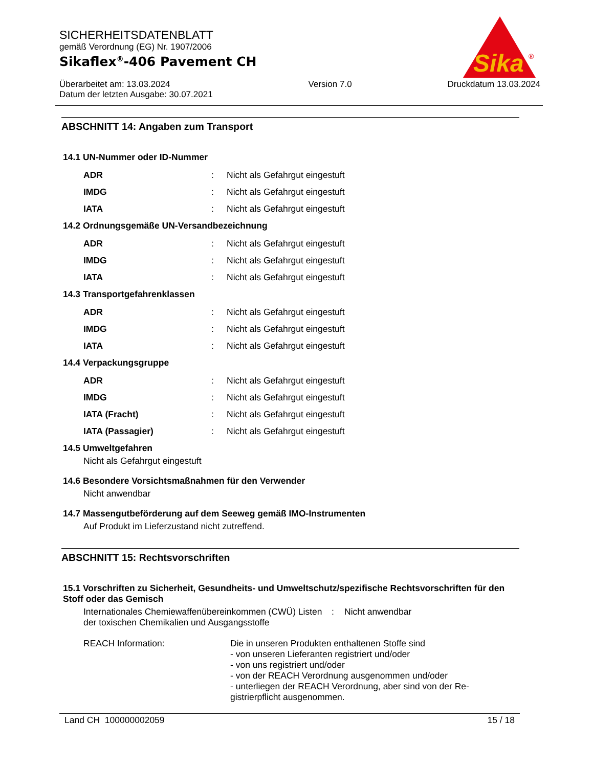SICHERHEITSDATENBLATT
gemäß Verordnung (EG) Nr. 1907/2006
Sikaflex<sup>®</sup>-406 Pavement CH
Überarbeitet am: 13.03.2024
Datum der letzten Ausgabe: 30.07.2021
Version 7.0 Druckdatum 13.03.2024
Sika
®
ABSCHNITT 14: Angaben zum Transport
14.1 UN-Nummer oder ID-Nummer
ADR : Nicht als Gefahrgut eingestuft
IMDG : Nicht als Gefahrgut eingestuft
IATA : Nicht als Gefahrgut eingestuft
14.2 Ordnungsgemäße UN-Versandbezeichnung
ADR : Nicht als Gefahrgut eingestuft
IMDG : Nicht als Gefahrgut eingestuft
IATA : Nicht als Gefahrgut eingestuft
14.3 Transportgefahrenklassen
ADR : Nicht als Gefahrgut eingestuft
IMDG : Nicht als Gefahrgut eingestuft
IATA : Nicht als Gefahrgut eingestuft
14.4 Verpackungsgruppe
ADR : Nicht als Gefahrgut eingestuft
IMDG : Nicht als Gefahrgut eingestuft
IATA (Fracht) : Nicht als Gefahrgut eingestuft
IATA (Passagier) : Nicht als Gefahrgut eingestuft
14.5 Umweltgefahren
Nicht als Gefahrgut eingestuft
14.6 Besondere Vorsichtsmaßnahmen für den Verwender
Nicht anwendbar
14.7 Massengutbeförderung auf dem Seeweg gemäß IMO-Instrumenten
Auf Produkt im Lieferzustand nicht zutreffend.
ABSCHNITT 15: Rechtsvorschriften
15.1 Vorschriften zu Sicherheit, Gesundheits- und Umweltschutz/spezifische Rechtsvorschriften für den Stoff oder das Gemisch
Internationales Chemiewaffenübereinkommen (CWÜ) Listen der toxischen Chemikalien und Ausgangsstoffe
: Nicht anwendbar
REACH Information: Die in unseren Produkten enthaltenen Stoffe sind
- von unseren Lieferanten registriert und/oder
- von uns registriert und/oder
- von der REACH Verordnung ausgenommen und/oder
- unterliegen der REACH Verordnung, aber sind von der Re-gistrierpflicht ausgenommen.
Land CH 100000002059 15 / 18